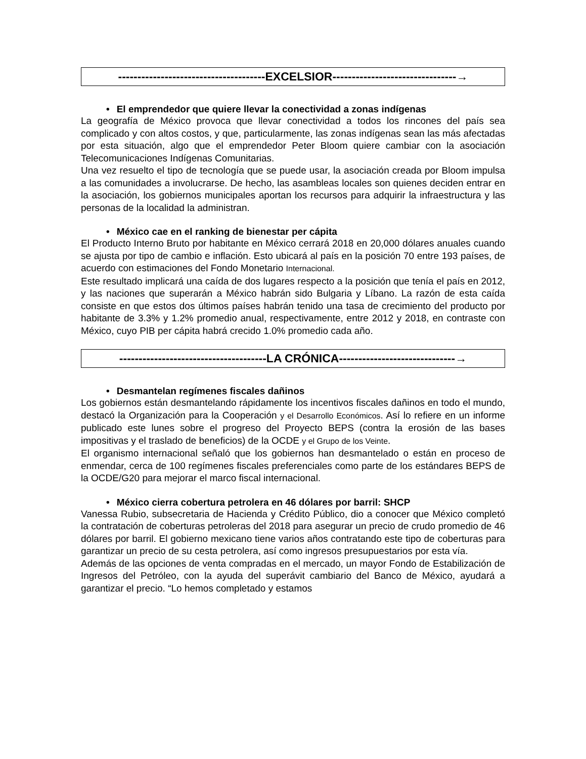--------------------------------------EXCELSIOR--------------------------------→
• El emprendedor que quiere llevar la conectividad a zonas indígenas
La geografía de México provoca que llevar conectividad a todos los rincones del país sea complicado y con altos costos, y que, particularmente, las zonas indígenas sean las más afectadas por esta situación, algo que el emprendedor Peter Bloom quiere cambiar con la asociación Telecomunicaciones Indígenas Comunitarias.
Una vez resuelto el tipo de tecnología que se puede usar, la asociación creada por Bloom impulsa a las comunidades a involucrarse. De hecho, las asambleas locales son quienes deciden entrar en la asociación, los gobiernos municipales aportan los recursos para adquirir la infraestructura y las personas de la localidad la administran.
• México cae en el ranking de bienestar per cápita
El Producto Interno Bruto por habitante en México cerrará 2018 en 20,000 dólares anuales cuando se ajusta por tipo de cambio e inflación. Esto ubicará al país en la posición 70 entre 193 países, de acuerdo con estimaciones del Fondo Monetario Internacional.
Este resultado implicará una caída de dos lugares respecto a la posición que tenía el país en 2012, y las naciones que superarán a México habrán sido Bulgaria y Líbano. La razón de esta caída consiste en que estos dos últimos países habrán tenido una tasa de crecimiento del producto por habitante de 3.3% y 1.2% promedio anual, respectivamente, entre 2012 y 2018, en contraste con México, cuyo PIB per cápita habrá crecido 1.0% promedio cada año.
--------------------------------------LA CRÓNICA------------------------------→
• Desmantelan regímenes fiscales dañinos
Los gobiernos están desmantelando rápidamente los incentivos fiscales dañinos en todo el mundo, destacó la Organización para la Cooperación y el Desarrollo Económicos. Así lo refiere en un informe publicado este lunes sobre el progreso del Proyecto BEPS (contra la erosión de las bases impositivas y el traslado de beneficios) de la OCDE y el Grupo de los Veinte.
El organismo internacional señaló que los gobiernos han desmantelado o están en proceso de enmendar, cerca de 100 regímenes fiscales preferenciales como parte de los estándares BEPS de la OCDE/G20 para mejorar el marco fiscal internacional.
• México cierra cobertura petrolera en 46 dólares por barril: SHCP
Vanessa Rubio, subsecretaria de Hacienda y Crédito Público, dio a conocer que México completó la contratación de coberturas petroleras del 2018 para asegurar un precio de crudo promedio de 46 dólares por barril. El gobierno mexicano tiene varios años contratando este tipo de coberturas para garantizar un precio de su cesta petrolera, así como ingresos presupuestarios por esta vía.
Además de las opciones de venta compradas en el mercado, un mayor Fondo de Estabilización de Ingresos del Petróleo, con la ayuda del superávit cambiario del Banco de México, ayudará a garantizar el precio. “Lo hemos completado y estamos